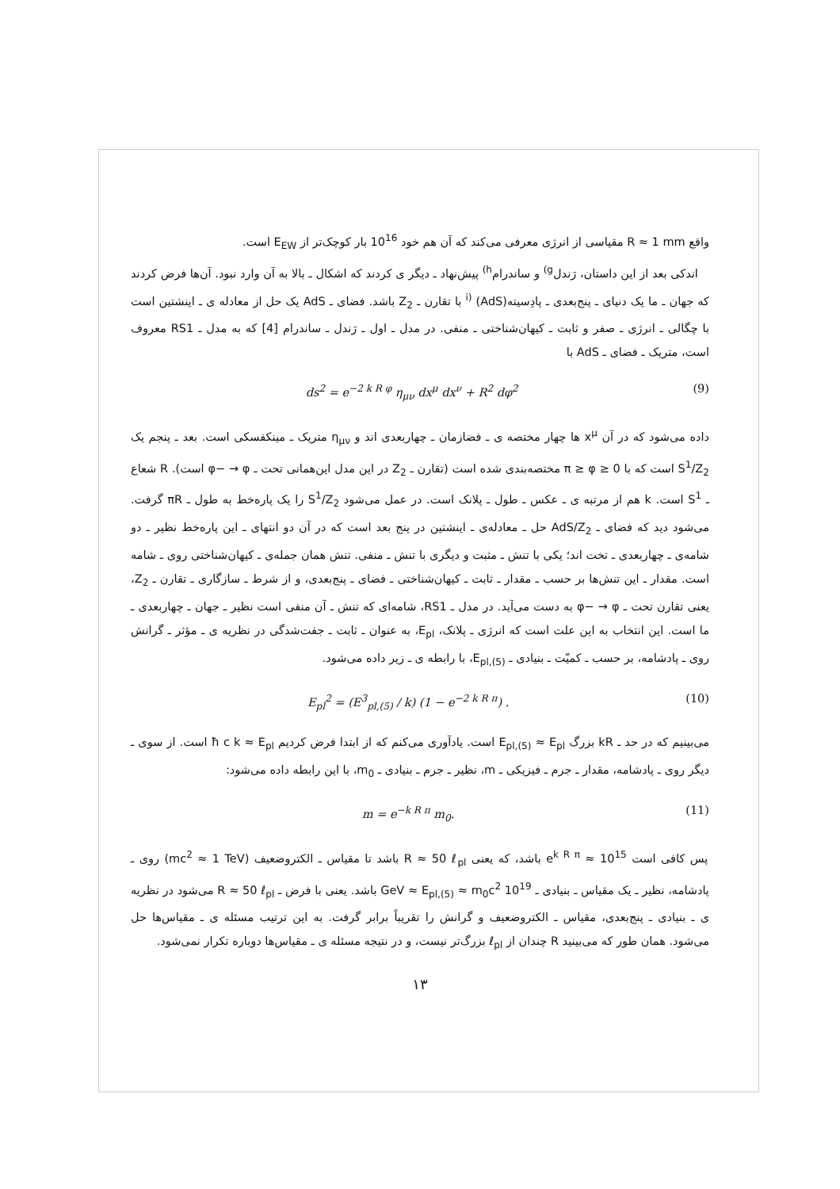واقع R ≈ 1 mm مقیاسی از انرژی معرفی می‌کند که آن هم خود 10<sup>16</sup> بار کوچک‌تر از E<sub>EW</sub> است.
اندکی بعد از این داستان، رَندل<sup>g)</sup> و ساندرام<sup>h)</sup> پیش‌نهاد ـ دیگر ی کردند که اشکال ـ بالا به آن وارد نبود. آن‌ها فرض کردند که جهان ـ ما یک دنیای ـ پنج‌بعدی ـ پادِسیته<sup>i)</sup> (AdS) با تقارن ـ Z<sub>2</sub> باشد. فضای ـ AdS یک حل از معادله ی ـ اینشتین است با چگالی ـ انرژی ـ صفر و ثابت ـ کیهان‌شناختی ـ منفی. در مدل ـ اول ـ رَندل ـ ساندرام [4] که به مدل ـ RS1 معروف است، متریک ـ فضای ـ AdS با
ds<sup>2</sup> = e<sup>−2 k R φ</sup> η<sub>μν</sub> dx<sup>μ</sup> dx<sup>ν</sup> + R<sup>2</sup> dφ<sup>2</sup> (9)
داده می‌شود که در آن x<sup>μ</sup> ها چهار مختصه ی ـ فضازمان ـ چهاربعدی اند و η<sub>μν</sub> متریک ـ مینکفسکی است. بعد ـ پنجم یک S<sup>1</sup>/Z<sub>2</sub> است که با π ≥ φ ≥ 0 مختصه‌بندی شده است (تقارن ـ Z<sub>2</sub> در این مدل این‌همانی تحت ـ φ− → φ است). R شعاع ـ S<sup>1</sup> است. k هم از مرتبه ی ـ عکس ـ طول ـ پلانک است. در عمل می‌شود S<sup>1</sup>/Z<sub>2</sub> را یک پاره‌خط به طول ـ πR گرفت. می‌شود دید که فضای ـ AdS/Z<sub>2</sub> حل ـ معادله‌ی ـ اینشتین در پنج بعد است که در آن دو انتهای ـ این پاره‌خط نظیر ـ دو شامه‌ی ـ چهاربعدی ـ تخت اند؛ یکی با تنش ـ مثبت و دیگری با تنش ـ منفی. تنش همان جمله‌ی ـ کیهان‌شناختی روی ـ شامه است. مقدار ـ این تنش‌ها بر حسب ـ مقدار ـ ثابت ـ کیهان‌شناختی ـ فضای ـ پنج‌بعدی، و از شرط ـ سازگاری ـ تقارن ـ Z<sub>2</sub>، یعنی تقارن تحت ـ φ− → φ به دست می‌آید. در مدل ـ RS1، شامه‌ای که تنش ـ آن منفی است نظیر ـ جهان ـ چهاربعدی ـ ما است. این انتخاب به این علت است که انرژی ـ پلانک، E<sub>pl</sub>، به عنوان ـ ثابت ـ جفت‌شدگی در نظریه ی ـ مؤثر ـ گرانش روی ـ پادشامه، بر حسب ـ کمیّت ـ بنیادی ـ E<sub>pl,(5)</sub>، با رابطه ی ـ زیر داده می‌شود.
E<sub>pl</sub><sup>2</sup> = (E<sup>3</sup><sub>pl,(5)</sub> / k) (1 − e<sup>−2 k R π</sup>) . (10)
می‌بینیم که در حد ـ kR بزرگ E<sub>pl,(5)</sub> ≈ E<sub>pl</sub> است. یادآوری می‌کنم که از ابتدا فرض کردیم ħ c k ≈ E<sub>pl</sub> است. از سوی ـ دیگر روی ـ پادشامه، مقدار ـ جرم ـ فیزیکی ـ m، نظیر ـ جرم ـ بنیادی ـ m<sub>0</sub>، با این رابطه داده می‌شود:
m = e<sup>−k R π</sup> m<sub>0</sub>. (11)
پس کافی است 10<sup>15</sup> ≈ e<sup>k R π</sup> باشد، که یعنی R ≈ 50 ℓ<sub>pl</sub> باشد تا مقیاس ـ الکتروضعیف (mc<sup>2</sup> ≈ 1 TeV) روی ـ پادشامه، نظیر ـ یک مقیاس ـ بنیادی ـ 10<sup>19</sup> GeV ≈ E<sub>pl,(5)</sub> ≈ m<sub>0</sub>c<sup>2</sup> باشد. یعنی با فرض ـ R ≈ 50 ℓ<sub>pl</sub> می‌شود در نظریه ی ـ بنیادی ـ پنج‌بعدی، مقیاس ـ الکتروضعیف و گرانش را تقریباً برابر گرفت. به این ترتیب مسئله ی ـ مقیاس‌ها حل می‌شود. همان طور که می‌بینید R چندان از ℓ<sub>pl</sub> بزرگ‌تر نیست، و در نتیجه مسئله ی ـ مقیاس‌ها دوباره تکرار نمی‌شود.
۱۳